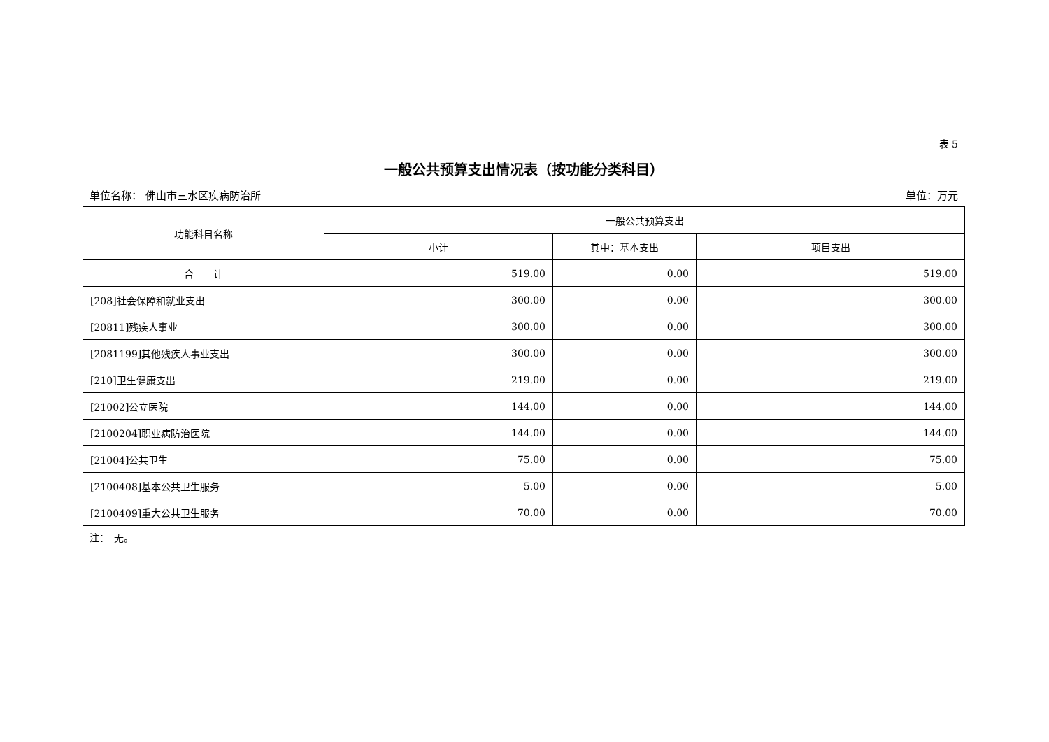表 5
一般公共预算支出情况表（按功能分类科目）
单位名称： 佛山市三水区疾病防治所 单位：万元
| 功能科目名称 | 一般公共预算支出 | | |
| --- | --- | --- | --- |
| | 小计 | 其中：基本支出 | 项目支出 |
| 合 计 | 519.00 | 0.00 | 519.00 |
| [208]社会保障和就业支出 | 300.00 | 0.00 | 300.00 |
| [20811]残疾人事业 | 300.00 | 0.00 | 300.00 |
| [2081199]其他残疾人事业支出 | 300.00 | 0.00 | 300.00 |
| [210]卫生健康支出 | 219.00 | 0.00 | 219.00 |
| [21002]公立医院 | 144.00 | 0.00 | 144.00 |
| [2100204]职业病防治医院 | 144.00 | 0.00 | 144.00 |
| [21004]公共卫生 | 75.00 | 0.00 | 75.00 |
| [2100408]基本公共卫生服务 | 5.00 | 0.00 | 5.00 |
| [2100409]重大公共卫生服务 | 70.00 | 0.00 | 70.00 |
注：　无。